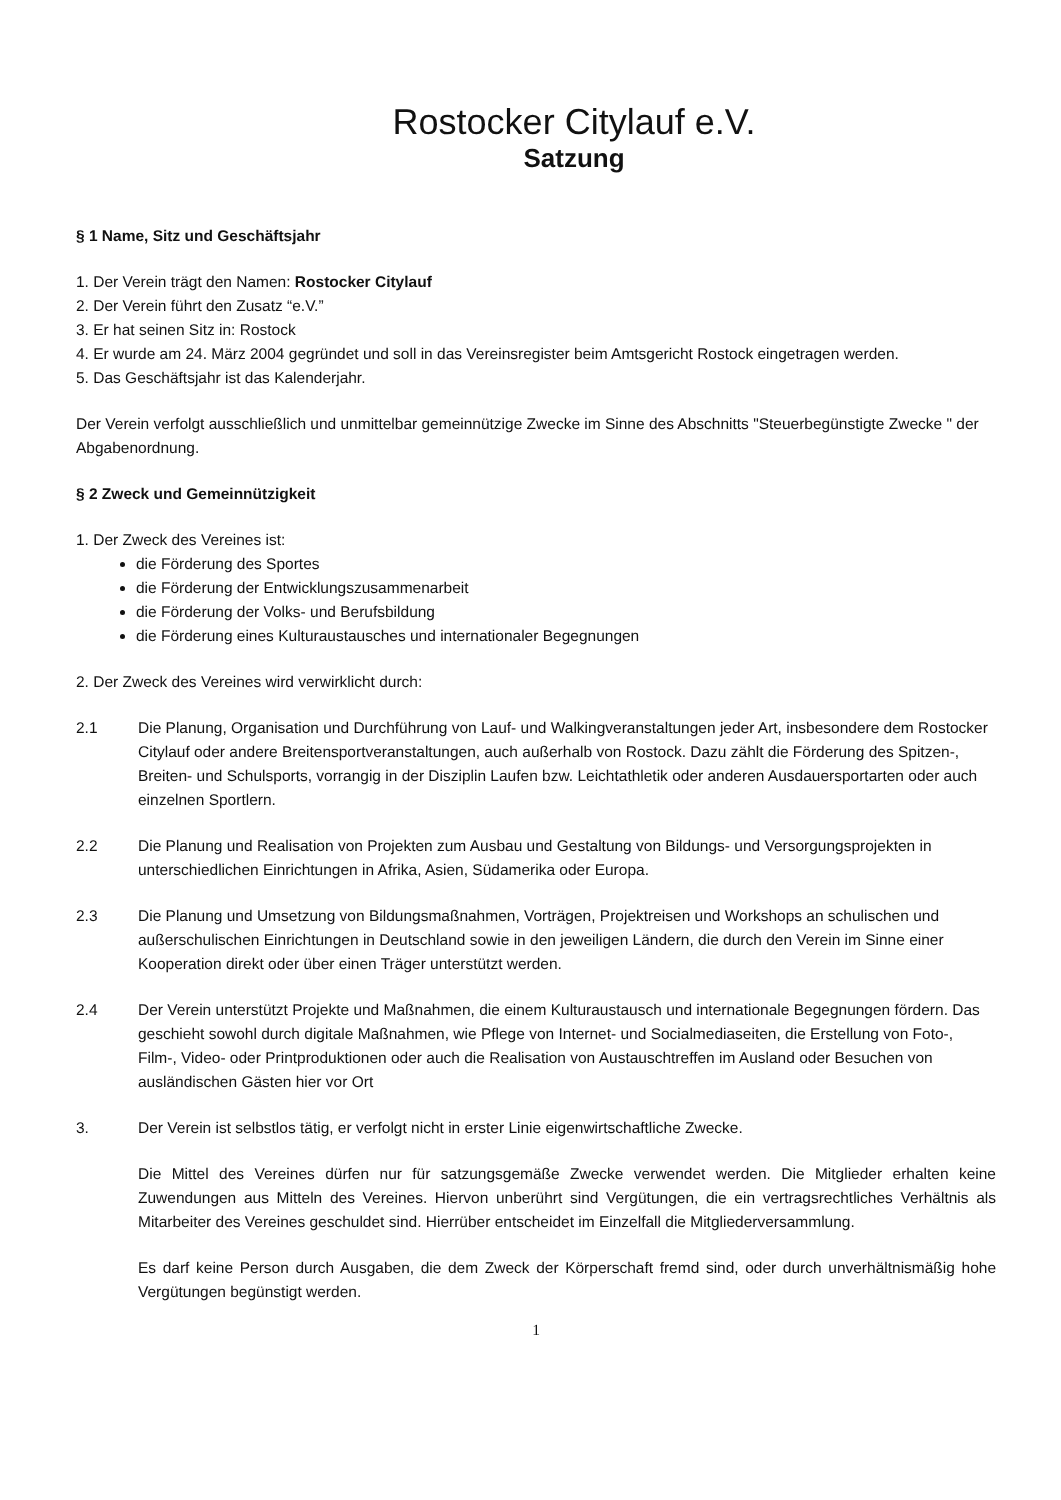Rostocker Citylauf e.V.
Satzung
§ 1 Name, Sitz und Geschäftsjahr
1. Der Verein trägt den Namen: Rostocker Citylauf
2. Der Verein führt den Zusatz “e.V.”
3. Er hat seinen Sitz in: Rostock
4. Er wurde am 24. März 2004 gegründet und soll in das Vereinsregister beim Amtsgericht Rostock eingetragen werden.
5. Das Geschäftsjahr ist das Kalenderjahr.
Der Verein verfolgt ausschließlich und unmittelbar gemeinnützige Zwecke im Sinne des Abschnitts "Steuerbegünstigte Zwecke " der Abgabenordnung.
§ 2 Zweck und Gemeinnützigkeit
1. Der Zweck des Vereines ist:
die Förderung des Sportes
die Förderung der Entwicklungszusammenarbeit
die Förderung der Volks- und Berufsbildung
die Förderung eines Kulturaustausches und internationaler Begegnungen
2. Der Zweck des Vereines wird verwirklicht durch:
2.1 Die Planung, Organisation und Durchführung von Lauf- und Walkingveranstaltungen jeder Art, insbesondere dem Rostocker Citylauf oder andere Breitensportveranstaltungen, auch außerhalb von Rostock. Dazu zählt die Förderung des Spitzen-, Breiten- und Schulsports, vorrangig in der Disziplin Laufen bzw. Leichtathletik oder anderen Ausdauersportarten oder auch einzelnen Sportlern.
2.2 Die Planung und Realisation von Projekten zum Ausbau und Gestaltung von Bildungs- und Versorgungsprojekten in unterschiedlichen Einrichtungen in Afrika, Asien, Südamerika oder Europa.
2.3 Die Planung und Umsetzung von Bildungsmaßnahmen, Vorträgen, Projektreisen und Workshops an schulischen und außerschulischen Einrichtungen in Deutschland sowie in den jeweiligen Ländern, die durch den Verein im Sinne einer Kooperation direkt oder über einen Träger unterstützt werden.
2.4 Der Verein unterstützt Projekte und Maßnahmen, die einem Kulturaustausch und internationale Begegnungen fördern. Das geschieht sowohl durch digitale Maßnahmen, wie Pflege von Internet- und Socialmediaseiten, die Erstellung von Foto-, Film-, Video- oder Printproduktionen oder auch die Realisation von Austauschtreffen im Ausland oder Besuchen von ausländischen Gästen hier vor Ort
3. Der Verein ist selbstlos tätig, er verfolgt nicht in erster Linie eigenwirtschaftliche Zwecke.
Die Mittel des Vereines dürfen nur für satzungsgemäße Zwecke verwendet werden. Die Mitglieder erhalten keine Zuwendungen aus Mitteln des Vereines. Hiervon unberührt sind Vergütungen, die ein vertragsrechtliches Verhältnis als Mitarbeiter des Vereines geschuldet sind. Hierrüber entscheidet im Einzelfall die Mitgliederversammlung.
Es darf keine Person durch Ausgaben, die dem Zweck der Körperschaft fremd sind, oder durch unverhältnismäßig hohe Vergütungen begünstigt werden.
1